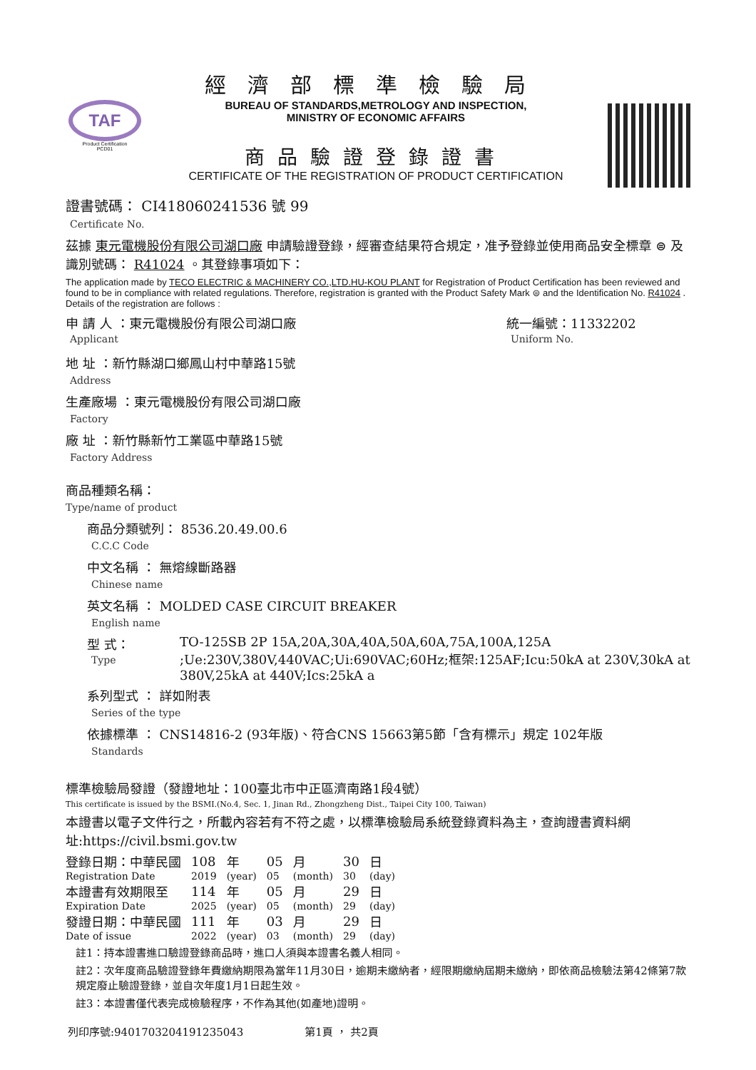TAF
Product Certification
PCD01
經濟部標準檢驗局
BUREAU OF STANDARDS,METROLOGY AND INSPECTION,
MINISTRY OF ECONOMIC AFFAIRS
商品驗證登錄證書
CERTIFICATE OF THE REGISTRATION OF PRODUCT CERTIFICATION
證書號碼： CI418060241536 號 99
Certificate No.
茲據 東元電機股份有限公司湖口廠 申請驗證登錄，經審查結果符合規定，准予登錄並使用商品安全標章 ⊜ 及識別號碼： R41024 。其登錄事項如下：
The application made by TECO ELECTRIC & MACHINERY CO.,LTD.HU-KOU PLANT for Registration of Product Certification has been reviewed and found to be in compliance with related regulations. Therefore, registration is granted with the Product Safety Mark ⊜ and the Identification No. R41024 . Details of the registration are follows :
申 請 人 ：東元電機股份有限公司湖口廠
Applicant
統一編號：11332202
Uniform No.
地 址 ：新竹縣湖口鄉鳳山村中華路15號
Address
生產廠場 ：東元電機股份有限公司湖口廠
Factory
廠 址 ：新竹縣新竹工業區中華路15號
Factory Address
商品種類名稱：
Type/name of product
商品分類號列： 8536.20.49.00.6
C.C.C Code
中文名稱 ： 無熔線斷路器
Chinese name
英文名稱 ： MOLDED CASE CIRCUIT BREAKER
English name
型 式：
Type
TO-125SB 2P 15A,20A,30A,40A,50A,60A,75A,100A,125A ;Ue:230V,380V,440VAC;Ui:690VAC;60Hz;框架:125AF;Icu:50kA at 230V,30kA at 380V,25kA at 440V;Ics:25kA a
系列型式 ： 詳如附表
Series of the type
依據標準 ： CNS14816-2 (93年版)、符合CNS 15663第5節「含有標示」規定 102年版
Standards
標準檢驗局發證（發證地址：100臺北市中正區濟南路1段4號）
This certificate is issued by the BSMI.(No.4, Sec. 1, Jinan Rd., Zhongzheng Dist., Taipei City 100, Taiwan)
本證書以電子文件行之，所載內容若有不符之處，以標準檢驗局系統登錄資料為主，查詢證書資料網址:https://civil.bsmi.gov.tw
| 登錄日期：中華民國 | 108 | 年 | 05 | 月 | 30 | 日 |
| Registration Date | 2019 | (year) | 05 | (month) | 30 | (day) |
| 本證書有效期限至 | 114 | 年 | 05 | 月 | 29 | 日 |
| Expiration Date | 2025 | (year) | 05 | (month) | 29 | (day) |
| 發證日期：中華民國 | 111 | 年 | 03 | 月 | 29 | 日 |
| Date of issue | 2022 | (year) | 03 | (month) | 29 | (day) |
註1：持本證書進口驗證登錄商品時，進口人須與本證書名義人相同。
註2：次年度商品驗證登錄年費繳納期限為當年11月30日，逾期未繳納者，經限期繳納屆期未繳納，即依商品檢驗法第42條第7款規定廢止驗證登錄，並自次年度1月1日起生效。
註3：本證書僅代表完成檢驗程序，不作為其他(如產地)證明。
列印序號:9401703204191235043 第1頁 ， 共2頁